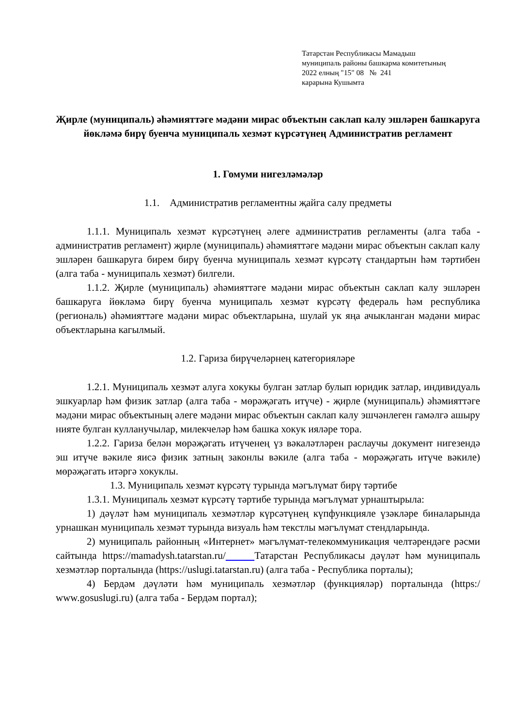Татарстан Республикасы Мамадыш
муниципаль районы башкарма комитетының
2022 елның "15" 08 № 241
карарына Кушымта
Җирле (муниципаль) әһәмияттәге мәдәни мирас объектын саклап калу эшләрен башкаруга йөкләмә бирү буенча муниципаль хезмәт күрсәтүнең Административ регламент
1. Гомуми нигезләмәләр
1.1. Административ регламентны җайга салу предметы
1.1.1. Муниципаль хезмәт күрсәтүнең әлеге административ регламенты (алга таба - административ регламент) җирле (муниципаль) әһәмияттәге мәдәни мирас объектын саклап калу эшләрен башкаруга бирем бирү буенча муниципаль хезмәт күрсәтү стандартын һәм тәртибен (алга таба - муниципаль хезмәт) билгели.
1.1.2. Җирле (муниципаль) әһәмияттәге мәдәни мирас объектын саклап калу эшләрен башкаруга йөкләмә бирү буенча муниципаль хезмәт күрсәтү федераль һәм республика (региональ) әһәмияттәге мәдәни мирас объектларына, шулай ук яңа ачыкланган мәдәни мирас объектларына кагылмый.
1.2. Гариза бирүчеләрнең категорияләре
1.2.1. Муниципаль хезмәт алуга хокукы булган затлар булып юридик затлар, индивидуаль эшкуарлар һәм физик затлар (алга таба - мөрәҗәгать итүче) - җирле (муниципаль) әһәмияттәге мәдәни мирас объектының әлеге мәдәни мирас объектын саклап калу эшчәнлеген гамәлгә ашыру нияте булган кулланучылар, милекчеләр һәм башка хокук ияләре тора.
1.2.2. Гариза белән мөрәҗәгать итүченең үз вәкаләтләрен раслаучы документ нигезендә эш итүче вәкиле яисә физик затның законлы вәкиле (алга таба - мөрәҗәгать итүче вәкиле) мөрәҗәгать итәргә хокуклы.
1.3. Муниципаль хезмәт күрсәтү турында мәгълүмат бирү тәртибе
1.3.1. Муниципаль хезмәт күрсәтү тәртибе турында мәгълүмат урнаштырыла:
1) дәүләт һәм муниципаль хезмәтләр күрсәтүнең күпфункцияле үзәкләре биналарында урнашкан муниципаль хезмәт турында визуаль һәм текстлы мәгълүмат стендларында.
2) муниципаль районның «Интернет» мәгълүмат-телекоммуникация челтәрендәге рәсми сайтында https://mamadysh.tatarstan.ru/ Татарстан Республикасы дәүләт һәм муниципаль хезмәтләр порталында (https://uslugi.tatarstan.ru) (алга таба - Республика порталы);
4) Бердәм дәүләти һәм муниципаль хезмәтләр (функцияләр) порталында (https:/ www.gosuslugi.ru) (алга таба - Бердәм портал);